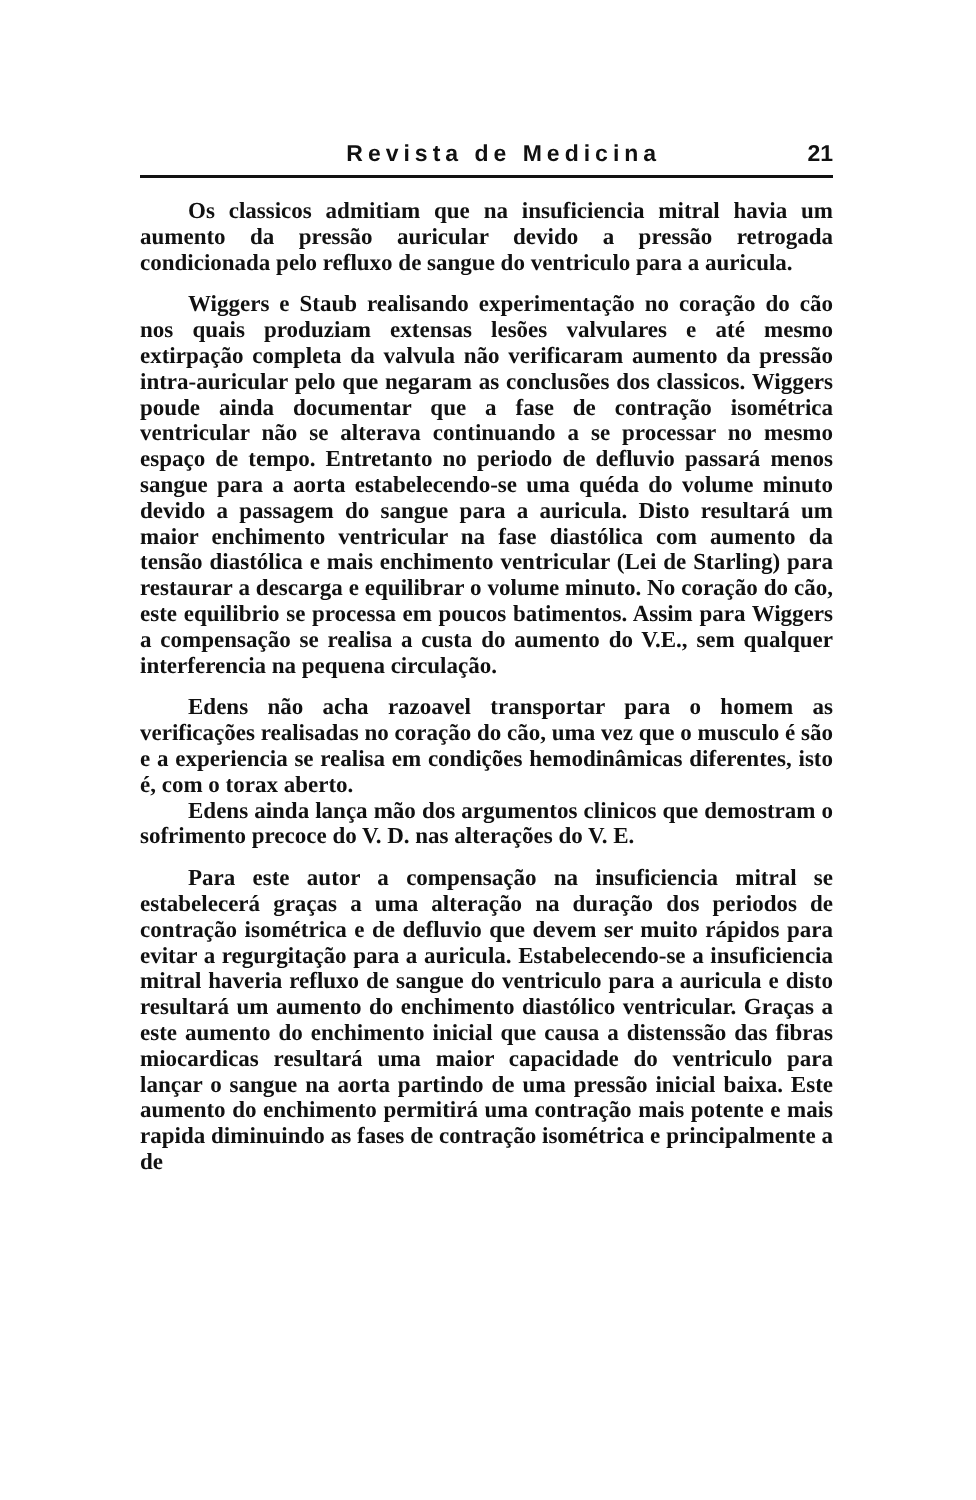Revista de Medicina 21
Os classicos admitiam que na insuficiencia mitral havia um aumento da pressão auricular devido a pressão retrogada condicionada pelo refluxo de sangue do ventriculo para a auricula.
Wiggers e Staub realisando experimentação no coração do cão nos quais produziam extensas lesões valvulares e até mesmo extirpação completa da valvula não verificaram aumento da pressão intra-auricular pelo que negaram as conclusões dos classicos. Wiggers poude ainda documentar que a fase de contração isométrica ventricular não se alterava continuando a se processar no mesmo espaço de tempo. Entretanto no periodo de defluvio passará menos sangue para a aorta estabelecendo-se uma quéda do volume minuto devido a passagem do sangue para a auricula. Disto resultará um maior enchimento ventricular na fase diastólica com aumento da tensão diastólica e mais enchimento ventricular (Lei de Starling) para restaurar a descarga e equilibrar o volume minuto. No coração do cão, este equilibrio se processa em poucos batimentos. Assim para Wiggers a compensação se realisa a custa do aumento do V.E., sem qualquer interferencia na pequena circulação.
Edens não acha razoavel transportar para o homem as verificações realisadas no coração do cão, uma vez que o musculo é são e a experiencia se realisa em condições hemodinâmicas diferentes, isto é, com o torax aberto.
Edens ainda lança mão dos argumentos clinicos que demostram o sofrimento precoce do V. D. nas alterações do V. E.
Para este autor a compensação na insuficiencia mitral se estabelecerá graças a uma alteração na duração dos periodos de contração isométrica e de defluvio que devem ser muito rápidos para evitar a regurgitação para a auricula. Estabelecendo-se a insuficiencia mitral haveria refluxo de sangue do ventriculo para a auricula e disto resultará um aumento do enchimento diastólico ventricular. Graças a este aumento do enchimento inicial que causa a distenssão das fibras miocardicas resultará uma maior capacidade do ventriculo para lançar o sangue na aorta partindo de uma pressão inicial baixa. Este aumento do enchimento permitirá uma contração mais potente e mais rapida diminuindo as fases de contração isométrica e principalmente a de